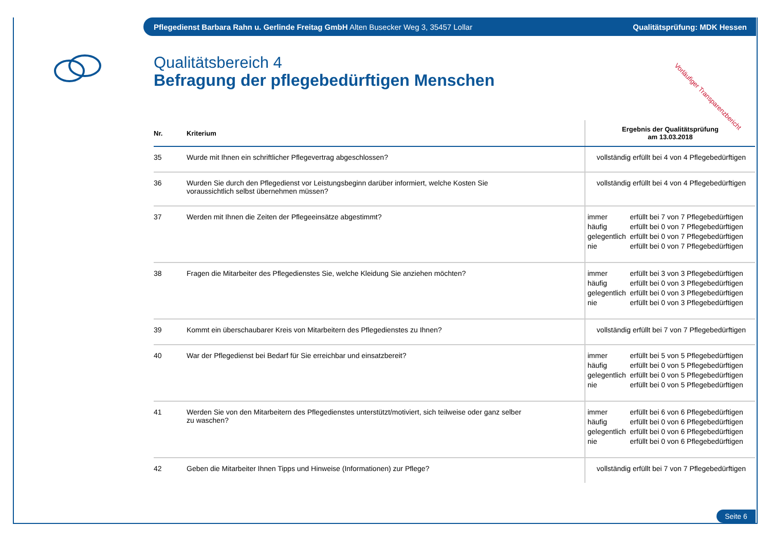Pflegedienst Barbara Rahn u. Gerlinde Freitag GmbH Alten Busecker Weg 3, 35457 Lollar Qualitätsprüfung: MDK Hessen
Vorläufiger Transparenzbericht
Qualitätsbereich 4
Befragung der pflegebedürftigen Menschen
| Nr. | Kriterium | Ergebnis der Qualitätsprüfung am 13.03.2018 |
| --- | --- | --- |
| 35 | Wurde mit Ihnen ein schriftlicher Pflegevertrag abgeschlossen? | vollständig erfüllt bei 4 von 4 Pflegebedürftigen |
| 36 | Wurden Sie durch den Pflegedienst vor Leistungsbeginn darüber informiert, welche Kosten Sie voraussichtlich selbst übernehmen müssen? | vollständig erfüllt bei 4 von 4 Pflegebedürftigen |
| 37 | Werden mit Ihnen die Zeiten der Pflegeeinsätze abgestimmt? | / immer / erfüllt bei 7 von 7 Pflegebedürftigen / / häufig / erfüllt bei 0 von 7 Pflegebedürftigen / / gelegentlich / erfüllt bei 0 von 7 Pflegebedürftigen / / nie / erfüllt bei 0 von 7 Pflegebedürftigen / |
| 38 | Fragen die Mitarbeiter des Pflegedienstes Sie, welche Kleidung Sie anziehen möchten? | / immer / erfüllt bei 3 von 3 Pflegebedürftigen / / häufig / erfüllt bei 0 von 3 Pflegebedürftigen / / gelegentlich / erfüllt bei 0 von 3 Pflegebedürftigen / / nie / erfüllt bei 0 von 3 Pflegebedürftigen / |
| 39 | Kommt ein überschaubarer Kreis von Mitarbeitern des Pflegedienstes zu Ihnen? | vollständig erfüllt bei 7 von 7 Pflegebedürftigen |
| 40 | War der Pflegedienst bei Bedarf für Sie erreichbar und einsatzbereit? | / immer / erfüllt bei 5 von 5 Pflegebedürftigen / / häufig / erfüllt bei 0 von 5 Pflegebedürftigen / / gelegentlich / erfüllt bei 0 von 5 Pflegebedürftigen / / nie / erfüllt bei 0 von 5 Pflegebedürftigen / |
| 41 | Werden Sie von den Mitarbeitern des Pflegedienstes unterstützt/motiviert, sich teilweise oder ganz selber zu waschen? | / immer / erfüllt bei 6 von 6 Pflegebedürftigen / / häufig / erfüllt bei 0 von 6 Pflegebedürftigen / / gelegentlich / erfüllt bei 0 von 6 Pflegebedürftigen / / nie / erfüllt bei 0 von 6 Pflegebedürftigen / |
| 42 | Geben die Mitarbeiter Ihnen Tipps und Hinweise (Informationen) zur Pflege? | vollständig erfüllt bei 7 von 7 Pflegebedürftigen |
Seite 6